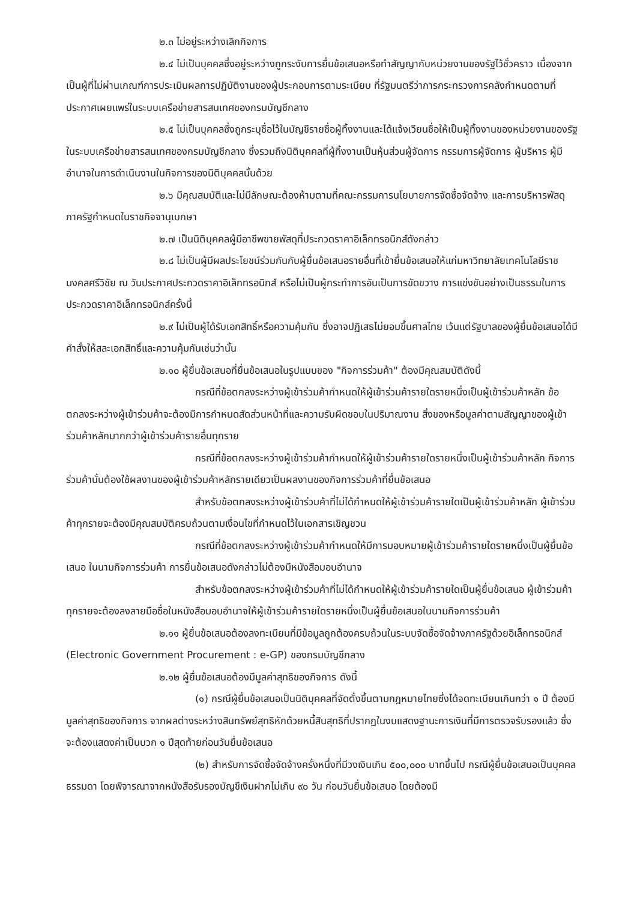๒.๓ ไม่อยู่ระหว่างเลิกกิจการ
๒.๔ ไม่เป็นบุคคลซึ่งอยู่ระหว่างถูกระงับการยื่นข้อเสนอหรือทำสัญญากับหน่วยงานของรัฐไว้ชั่วคราว เนื่องจากเป็นผู้ที่ไม่ผ่านเกณฑ์การประเมินผลการปฏิบัติงานของผู้ประกอบการตามระเบียบ ที่รัฐมนตรีว่าการกระทรวงการคลังกำหนดตามที่ประกาศเผยแพร่ในระบบเครือข่ายสารสนเทศของกรมบัญชีกลาง
๒.๕ ไม่เป็นบุคคลซึ่งถูกระบุชื่อไว้ในบัญชีรายชื่อผู้ทิ้งงานและได้แจ้งเวียนชื่อให้เป็นผู้ทิ้งงานของหน่วยงานของรัฐในระบบเครือข่ายสารสนเทศของกรมบัญชีกลาง ซึ่งรวมถึงนิติบุคคลที่ผู้ทิ้งงานเป็นหุ้นส่วนผู้จัดการ กรรมการผู้จัดการ ผู้บริหาร ผู้มีอำนาจในการดำเนินงานในกิจการของนิติบุคคลนั้นด้วย
๒.๖ มีคุณสมบัติและไม่มีลักษณะต้องห้ามตามที่คณะกรรมการนโยบายการจัดซื้อจัดจ้าง และการบริหารพัสดุภาครัฐกำหนดในราชกิจจานุเบกษา
๒.๗ เป็นนิติบุคคลผู้มีอาชีพขายพัสดุที่ประกวดราคาอิเล็กทรอนิกส์ดังกล่าว
๒.๘ ไม่เป็นผู้มีผลประโยชน์ร่วมกันกับผู้ยื่นข้อเสนอรายอื่นที่เข้ายื่นข้อเสนอให้แก่มหาวิทยาลัยเทคโนโลยีราชมงคลศรีวิชัย ณ วันประกาศประกวดราคาอิเล็กทรอนิกส์ หรือไม่เป็นผู้กระทำการอันเป็นการขัดขวาง การแข่งขันอย่างเป็นธรรมในการประกวดราคาอิเล็กทรอนิกส์ครั้งนี้
๒.๙ ไม่เป็นผู้ได้รับเอกสิทธิ์หรือความคุ้มกัน ซึ่งอาจปฏิเสธไม่ยอมขึ้นศาลไทย เว้นแต่รัฐบาลของผู้ยื่นข้อเสนอได้มีคำสั่งให้สละเอกสิทธิ์และความคุ้มกันเช่นว่านั้น
๒.๑๐ ผู้ยื่นข้อเสนอที่ยื่นข้อเสนอในรูปแบบของ "กิจการร่วมค้า" ต้องมีคุณสมบัติดังนี้
กรณีที่ข้อตกลงระหว่างผู้เข้าร่วมค้ากำหนดให้ผู้เข้าร่วมค้ารายใดรายหนึ่งเป็นผู้เข้าร่วมค้าหลัก ข้อตกลงระหว่างผู้เข้าร่วมค้าจะต้องมีการกำหนดสัดส่วนหน้าที่และความรับผิดชอบในปริมาณงาน สิ่งของหรือมูลค่าตามสัญญาของผู้เข้าร่วมค้าหลักมากกว่าผู้เข้าร่วมค้ารายอื่นทุกราย
กรณีที่ข้อตกลงระหว่างผู้เข้าร่วมค้ากำหนดให้ผู้เข้าร่วมค้ารายใดรายหนึ่งเป็นผู้เข้าร่วมค้าหลัก กิจการร่วมค้านั้นต้องใช้ผลงานของผู้เข้าร่วมค้าหลักรายเดียวเป็นผลงานของกิจการร่วมค้าที่ยื่นข้อเสนอ
สำหรับข้อตกลงระหว่างผู้เข้าร่วมค้าที่ไม่ได้กำหนดให้ผู้เข้าร่วมค้ารายใดเป็นผู้เข้าร่วมค้าหลัก ผู้เข้าร่วมค้าทุกรายจะต้องมีคุณสมบัติครบถ้วนตามเงื่อนไขที่กำหนดไว้ในเอกสารเชิญชวน
กรณีที่ข้อตกลงระหว่างผู้เข้าร่วมค้ากำหนดให้มีการมอบหมายผู้เข้าร่วมค้ารายใดรายหนึ่งเป็นผู้ยื่นข้อเสนอ ในนามกิจการร่วมค้า การยื่นข้อเสนอดังกล่าวไม่ต้องมีหนังสือมอบอำนาจ
สำหรับข้อตกลงระหว่างผู้เข้าร่วมค้าที่ไม่ได้กำหนดให้ผู้เข้าร่วมค้ารายใดเป็นผู้ยื่นข้อเสนอ ผู้เข้าร่วมค้าทุกรายจะต้องลงลายมือชื่อในหนังสือมอบอำนาจให้ผู้เข้าร่วมค้ารายใดรายหนึ่งเป็นผู้ยื่นข้อเสนอในนามกิจการร่วมค้า
๒.๑๑ ผู้ยื่นข้อเสนอต้องลงทะเบียนที่มีข้อมูลถูกต้องครบถ้วนในระบบจัดซื้อจัดจ้างภาครัฐด้วยอิเล็กทรอนิกส์ (Electronic Government Procurement : e-GP) ของกรมบัญชีกลาง
๒.๑๒ ผู้ยื่นข้อเสนอต้องมีมูลค่าสุทธิของกิจการ ดังนี้
(๑) กรณีผู้ยื่นข้อเสนอเป็นนิติบุคคลที่จัดตั้งขึ้นตามกฎหมายไทยซึ่งได้จดทะเบียนเกินกว่า ๑ ปี ต้องมีมูลค่าสุทธิของกิจการ จากผลต่างระหว่างสินทรัพย์สุทธิหักด้วยหนี้สินสุทธิที่ปรากฏในงบแสดงฐานะการเงินที่มีการตรวจรับรองแล้ว ซึ่งจะต้องแสดงค่าเป็นบวก ๑ ปีสุดท้ายก่อนวันยื่นข้อเสนอ
(๒) สำหรับการจัดซื้อจัดจ้างครั้งหนึ่งที่มีวงเงินเกิน ๕๐๐,๐๐๐ บาทขึ้นไป กรณีผู้ยื่นข้อเสนอเป็นบุคคลธรรมดา โดยพิจารณาจากหนังสือรับรองบัญชีเงินฝากไม่เกิน ๙๐ วัน ก่อนวันยื่นข้อเสนอ โดยต้องมี